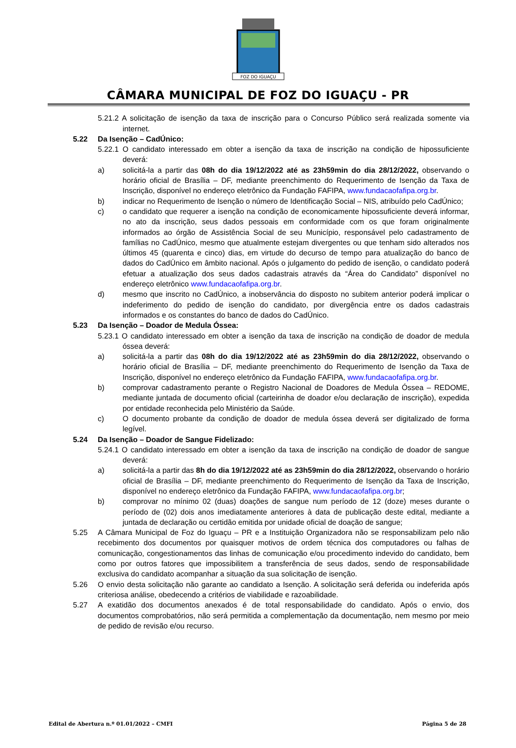FOZ DO IGUAÇU
CÂMARA MUNICIPAL DE FOZ DO IGUAÇU - PR
5.21.2 A solicitação de isenção da taxa de inscrição para o Concurso Público será realizada somente via internet.
5.22 Da Isenção – CadÚnico:
5.22.1 O candidato interessado em obter a isenção da taxa de inscrição na condição de hipossuficiente deverá:
a) solicitá-la a partir das 08h do dia 19/12/2022 até as 23h59min do dia 28/12/2022, observando o horário oficial de Brasília – DF, mediante preenchimento do Requerimento de Isenção da Taxa de Inscrição, disponível no endereço eletrônico da Fundação FAFIPA, www.fundacaofafipa.org.br.
b) indicar no Requerimento de Isenção o número de Identificação Social – NIS, atribuído pelo CadÚnico;
c) o candidato que requerer a isenção na condição de economicamente hipossuficiente deverá informar, no ato da inscrição, seus dados pessoais em conformidade com os que foram originalmente informados ao órgão de Assistência Social de seu Município, responsável pelo cadastramento de famílias no CadÚnico, mesmo que atualmente estejam divergentes ou que tenham sido alterados nos últimos 45 (quarenta e cinco) dias, em virtude do decurso de tempo para atualização do banco de dados do CadÚnico em âmbito nacional. Após o julgamento do pedido de isenção, o candidato poderá efetuar a atualização dos seus dados cadastrais através da “Área do Candidato” disponível no endereço eletrônico www.fundacaofafipa.org.br.
d) mesmo que inscrito no CadÚnico, a inobservância do disposto no subitem anterior poderá implicar o indeferimento do pedido de isenção do candidato, por divergência entre os dados cadastrais informados e os constantes do banco de dados do CadÚnico.
5.23 Da Isenção – Doador de Medula Óssea:
5.23.1 O candidato interessado em obter a isenção da taxa de inscrição na condição de doador de medula óssea deverá:
a) solicitá-la a partir das 08h do dia 19/12/2022 até as 23h59min do dia 28/12/2022, observando o horário oficial de Brasília – DF, mediante preenchimento do Requerimento de Isenção da Taxa de Inscrição, disponível no endereço eletrônico da Fundação FAFIPA, www.fundacaofafipa.org.br.
b) comprovar cadastramento perante o Registro Nacional de Doadores de Medula Óssea – REDOME, mediante juntada de documento oficial (carteirinha de doador e/ou declaração de inscrição), expedida por entidade reconhecida pelo Ministério da Saúde.
c) O documento probante da condição de doador de medula óssea deverá ser digitalizado de forma legível.
5.24 Da Isenção – Doador de Sangue Fidelizado:
5.24.1 O candidato interessado em obter a isenção da taxa de inscrição na condição de doador de sangue deverá:
a) solicitá-la a partir das 8h do dia 19/12/2022 até as 23h59min do dia 28/12/2022, observando o horário oficial de Brasília – DF, mediante preenchimento do Requerimento de Isenção da Taxa de Inscrição, disponível no endereço eletrônico da Fundação FAFIPA, www.fundacaofafipa.org.br;
b) comprovar no mínimo 02 (duas) doações de sangue num período de 12 (doze) meses durante o período de (02) dois anos imediatamente anteriores à data de publicação deste edital, mediante a juntada de declaração ou certidão emitida por unidade oficial de doação de sangue;
5.25 A Câmara Municipal de Foz do Iguaçu – PR e a Instituição Organizadora não se responsabilizam pelo não recebimento dos documentos por quaisquer motivos de ordem técnica dos computadores ou falhas de comunicação, congestionamentos das linhas de comunicação e/ou procedimento indevido do candidato, bem como por outros fatores que impossibilitem a transferência de seus dados, sendo de responsabilidade exclusiva do candidato acompanhar a situação da sua solicitação de isenção.
5.26 O envio desta solicitação não garante ao candidato a Isenção. A solicitação será deferida ou indeferida após criteriosa análise, obedecendo a critérios de viabilidade e razoabilidade.
5.27 A exatidão dos documentos anexados é de total responsabilidade do candidato. Após o envio, dos documentos comprobatórios, não será permitida a complementação da documentação, nem mesmo por meio de pedido de revisão e/ou recurso.
Edital de Abertura n.º 01.01/2022 – CMFI Página 5 de 28